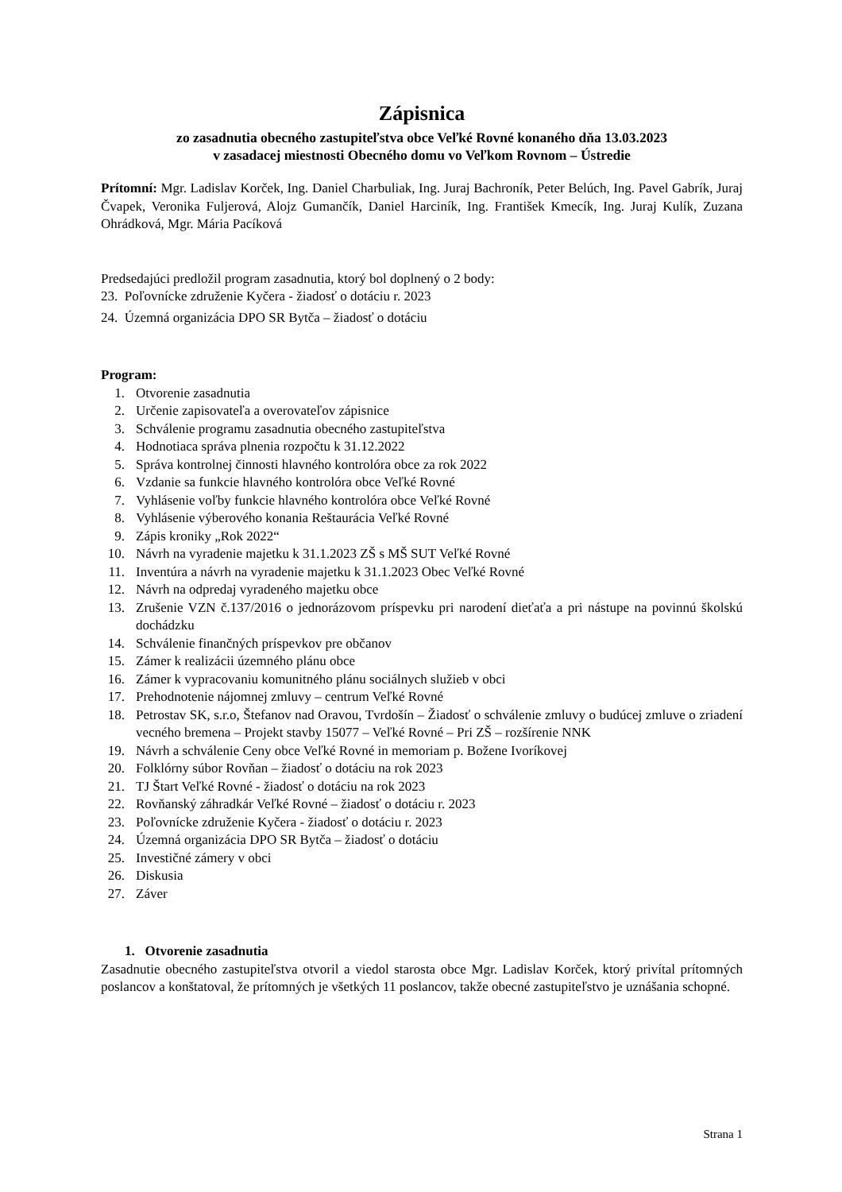Zápisnica
zo zasadnutia obecného zastupiteľstva obce Veľké Rovné konaného dňa 13.03.2023
v zasadacej miestnosti Obecného domu vo Veľkom Rovnom – Ústredie
Prítomní: Mgr. Ladislav Korček, Ing. Daniel Charbuliak, Ing. Juraj Bachroník, Peter Belúch, Ing. Pavel Gabrík, Juraj Čvapek, Veronika Fuljerová, Alojz Gumančík, Daniel Harciník, Ing. František Kmecík, Ing. Juraj Kulík, Zuzana Ohrádková, Mgr. Mária Pacíková
Predsedajúci predložil program zasadnutia, ktorý bol doplnený o 2 body:
23. Poľovnícke združenie Kyčera - žiadosť o dotáciu r. 2023
24. Územná organizácia DPO SR Bytča – žiadosť o dotáciu
Program:
1. Otvorenie zasadnutia
2. Určenie zapisovateľa a overovateľov zápisnice
3. Schválenie programu zasadnutia obecného zastupiteľstva
4. Hodnotiaca správa plnenia rozpočtu k 31.12.2022
5. Správa kontrolnej činnosti hlavného kontrolóra obce za rok 2022
6. Vzdanie sa funkcie hlavného kontrolóra obce Veľké Rovné
7. Vyhlásenie voľby funkcie hlavného kontrolóra obce Veľké Rovné
8. Vyhlásenie výberového konania Reštaurácia Veľké Rovné
9. Zápis kroniky „Rok 2022“
10. Návrh na vyradenie majetku k 31.1.2023 ZŠ s MŠ SUT Veľké Rovné
11. Inventúra a návrh na vyradenie majetku k 31.1.2023 Obec Veľké Rovné
12. Návrh na odpredaj vyradeného majetku obce
13. Zrušenie VZN č.137/2016 o jednorázovom príspevku pri narodení dieťaťa a pri nástupe na povinnú školskú dochádzku
14. Schválenie finančných príspevkov pre občanov
15. Zámer k realizácii územného plánu obce
16. Zámer k vypracovaniu komunitného plánu sociálnych služieb v obci
17. Prehodnotenie nájomnej zmluvy – centrum Veľké Rovné
18. Petrostav SK, s.r.o, Štefanov nad Oravou, Tvrdošín – Žiadosť o schválenie zmluvy o budúcej zmluve o zriadení vecného bremena – Projekt stavby 15077 – Veľké Rovné – Pri ZŠ – rozšírenie NNK
19. Návrh a schválenie Ceny obce Veľké Rovné in memoriam p. Božene Ivoríkovej
20. Folklórny súbor Rovňan – žiadosť o dotáciu na rok 2023
21. TJ Štart Veľké Rovné - žiadosť o dotáciu na rok 2023
22. Rovňanský záhradkár Veľké Rovné – žiadosť o dotáciu r. 2023
23. Poľovnícke združenie Kyčera - žiadosť o dotáciu r. 2023
24. Územná organizácia DPO SR Bytča – žiadosť o dotáciu
25. Investičné zámery v obci
26. Diskusia
27. Záver
1. Otvorenie zasadnutia
Zasadnutie obecného zastupiteľstva otvoril a viedol starosta obce Mgr. Ladislav Korček, ktorý privítal prítomných poslancov a konštatoval, že prítomných je všetkých 11 poslancov, takže obecné zastupiteľstvo je uznášania schopné.
Strana 1